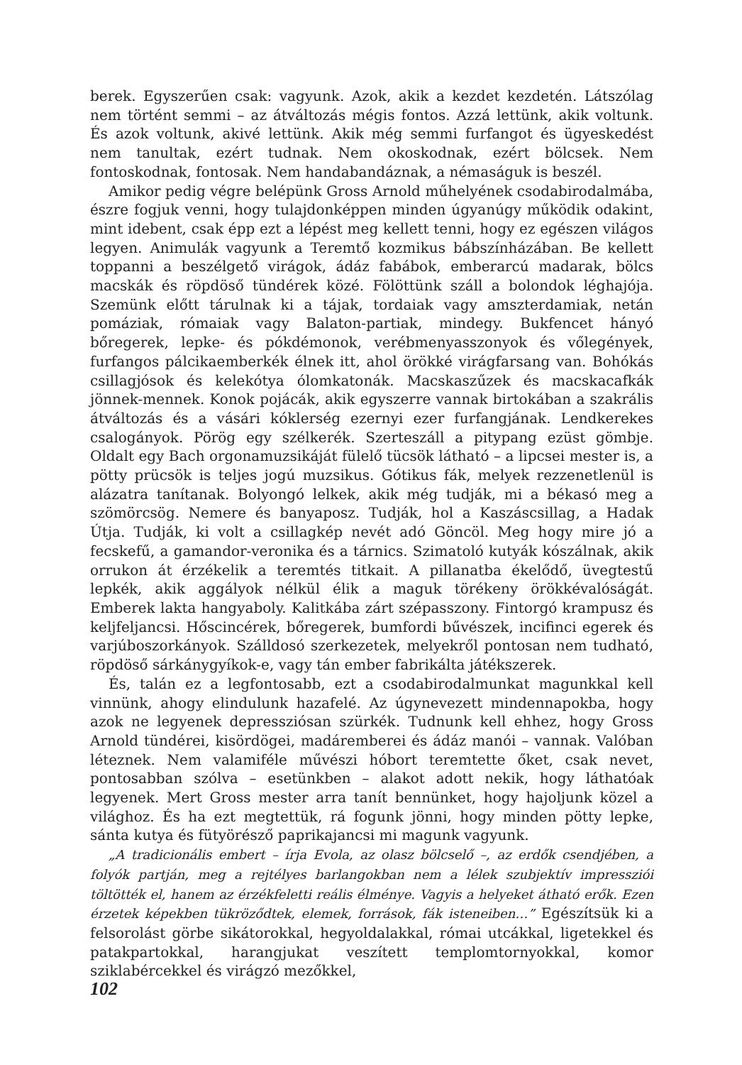berek. Egyszerűen csak: vagyunk. Azok, akik a kezdet kezdetén. Látszólag nem történt semmi – az átváltozás mégis fontos. Azzá lettünk, akik voltunk. És azok voltunk, akivé lettünk. Akik még semmi furfangot és ügyeskedést nem tanultak, ezért tudnak. Nem okoskodnak, ezért bölcsek. Nem fontoskodnak, fontosak. Nem handabandáznak, a némaságuk is beszél.
Amikor pedig végre belépünk Gross Arnold műhelyének csodabirodalmába, észre fogjuk venni, hogy tulajdonképpen minden úgyanúgy működik odakint, mint idebent, csak épp ezt a lépést meg kellett tenni, hogy ez egészen világos legyen. Animulák vagyunk a Teremtő kozmikus bábszínházában. Be kellett toppanni a beszélgető virágok, ádáz fabábok, emberarcú madarak, bölcs macskák és röpdöső tündérek közé. Fölöttünk száll a bolondok léghajója. Szemünk előtt tárulnak ki a tájak, tordaiak vagy amszterdamiak, netán pomáziak, rómaiak vagy Balaton-partiak, mindegy. Bukfencet hányó bőregerek, lepke- és pókdémonok, verébmenyasszonyok és vőlegények, furfangos pálcikaemberkék élnek itt, ahol örökké virágfarsang van. Bohókás csillagjósok és kelekótya ólomkatonák. Macskaszűzek és macskacafkák jönnek-mennek. Konok pojácák, akik egyszerre vannak birtokában a szakrális átváltozás és a vásári kóklerség ezernyi ezer furfangjának. Lendkerekes csalogányok. Pörög egy szélkerék. Szerteszáll a pitypang ezüst gömbje. Oldalt egy Bach orgonamuzsikáját fülelő tücsök látható – a lipcsei mester is, a pötty prücsök is teljes jogú muzsikus. Gótikus fák, melyek rezzenetlenül is alázatra tanítanak. Bolyongó lelkek, akik még tudják, mi a békasó meg a szömörcsög. Nemere és banyaposz. Tudják, hol a Kaszáscsillag, a Hadak Útja. Tudják, ki volt a csillagkép nevét adó Göncöl. Meg hogy mire jó a fecskefű, a gamandor-veronika és a tárnics. Szimatoló kutyák kószálnak, akik orrukon át érzékelik a teremtés titkait. A pillanatba ékelődő, üvegtestű lepkék, akik aggályok nélkül élik a maguk törékeny örökkévalóságát. Emberek lakta hangyaboly. Kalitkába zárt szépasszony. Fintorgó krampusz és keljfeljancsi. Hőscincérek, bőregerek, bumfordi bűvészek, incifinci egerek és varjúboszorkányok. Szálldosó szerkezetek, melyekről pontosan nem tudható, röpdöső sárkánygyíkok-e, vagy tán ember fabrikálta játékszerek.
És, talán ez a legfontosabb, ezt a csodabirodalmunkat magunkkal kell vinnünk, ahogy elindulunk hazafelé. Az úgynevezett mindennapokba, hogy azok ne legyenek depressziósan szürkék. Tudnunk kell ehhez, hogy Gross Arnold tündérei, kisördögei, madáremberei és ádáz manói – vannak. Valóban léteznek. Nem valamiféle művészi hóbort teremtette őket, csak nevet, pontosabban szólva – esetünkben – alakot adott nekik, hogy láthatóak legyenek. Mert Gross mester arra tanít bennünket, hogy hajoljunk közel a világhoz. És ha ezt megtettük, rá fogunk jönni, hogy minden pötty lepke, sánta kutya és fütyörésző paprikajancsi mi magunk vagyunk.
„A tradicionális embert – írja Evola, az olasz bölcselő –, az erdők csendjében, a folyók partján, meg a rejtélyes barlangokban nem a lélek szubjektív impressziói töltötték el, hanem az érzékfeletti reális élménye. Vagyis a helyeket átható erők. Ezen érzetek képekben tükröződtek, elemek, források, fák isteneiben…” Egészítsük ki a felsorolást görbe sikátorokkal, hegyoldalakkal, római utcákkal, ligetekkel és patakpartokkal, harangjukat veszített templomtornyokkal, komor sziklabércekkel és virágzó mezőkkel,
102